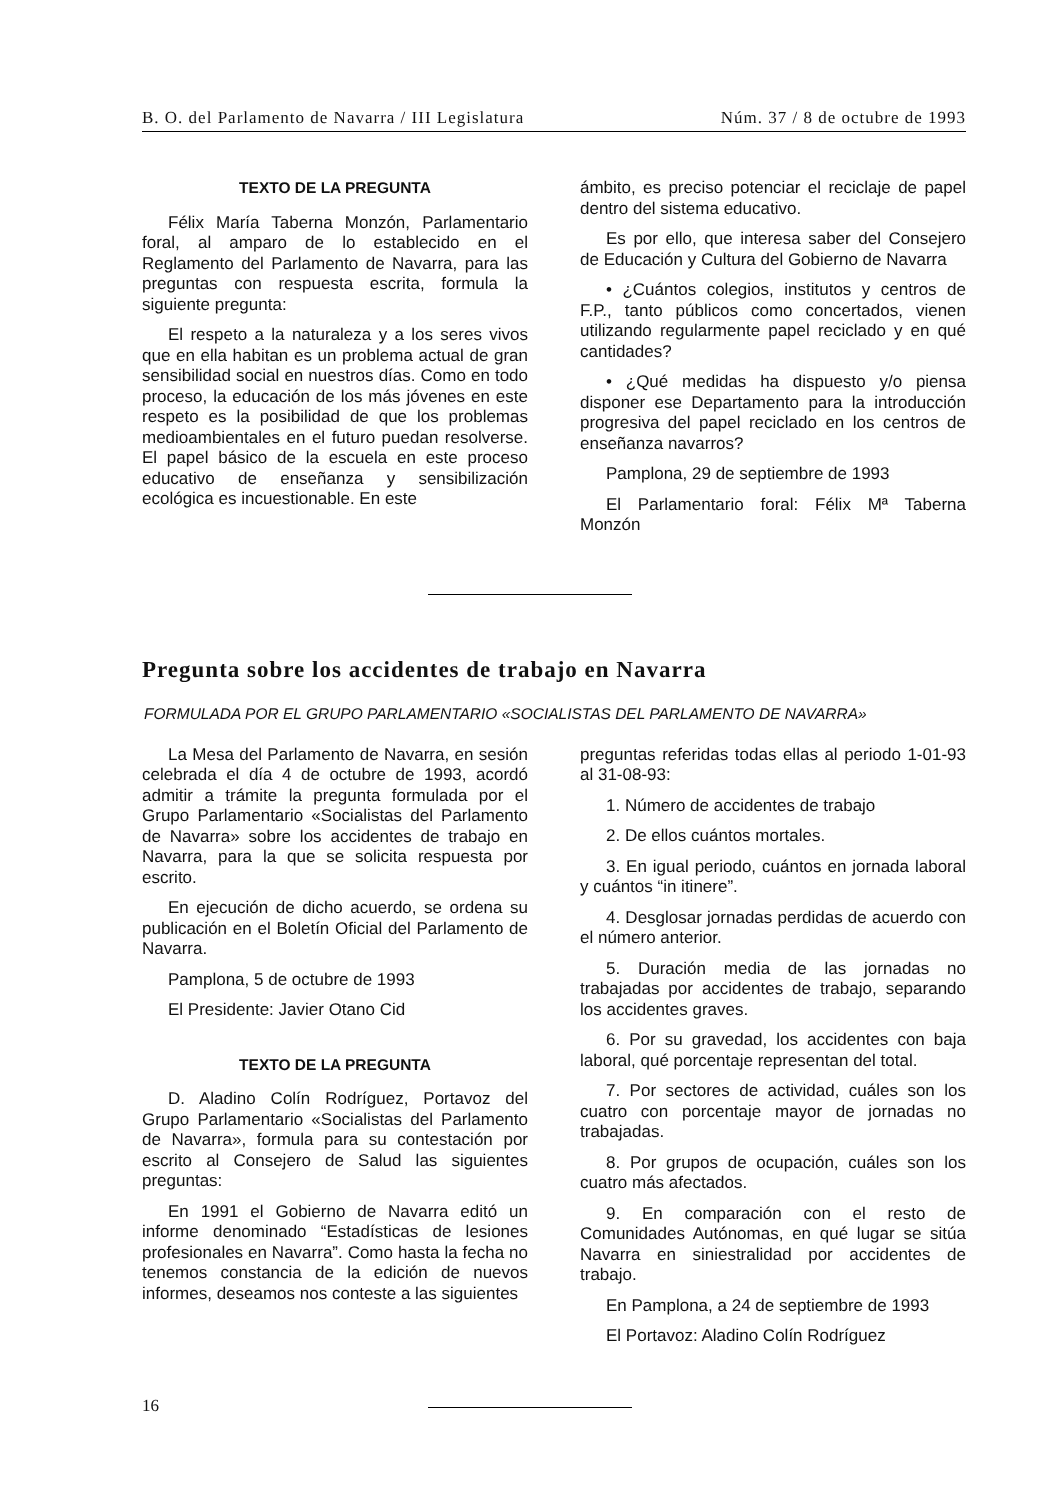B. O. del Parlamento de Navarra / III Legislatura Núm. 37 / 8 de octubre de 1993
TEXTO DE LA PREGUNTA
Félix María Taberna Monzón, Parlamentario foral, al amparo de lo establecido en el Reglamento del Parlamento de Navarra, para las preguntas con respuesta escrita, formula la siguiente pregunta:
El respeto a la naturaleza y a los seres vivos que en ella habitan es un problema actual de gran sensibilidad social en nuestros días. Como en todo proceso, la educación de los más jóvenes en este respeto es la posibilidad de que los problemas medioambientales en el futuro puedan resolverse. El papel básico de la escuela en este proceso educativo de enseñanza y sensibilización ecológica es incuestionable. En este
ámbito, es preciso potenciar el reciclaje de papel dentro del sistema educativo.
Es por ello, que interesa saber del Consejero de Educación y Cultura del Gobierno de Navarra
• ¿Cuántos colegios, institutos y centros de F.P., tanto públicos como concertados, vienen utilizando regularmente papel reciclado y en qué cantidades?
• ¿Qué medidas ha dispuesto y/o piensa disponer ese Departamento para la introducción progresiva del papel reciclado en los centros de enseñanza navarros?
Pamplona, 29 de septiembre de 1993
El Parlamentario foral: Félix Mª Taberna Monzón
Pregunta sobre los accidentes de trabajo en Navarra
FORMULADA POR EL GRUPO PARLAMENTARIO «SOCIALISTAS DEL PARLAMENTO DE NAVARRA»
La Mesa del Parlamento de Navarra, en sesión celebrada el día 4 de octubre de 1993, acordó admitir a trámite la pregunta formulada por el Grupo Parlamentario «Socialistas del Parlamento de Navarra» sobre los accidentes de trabajo en Navarra, para la que se solicita respuesta por escrito.
En ejecución de dicho acuerdo, se ordena su publicación en el Boletín Oficial del Parlamento de Navarra.
Pamplona, 5 de octubre de 1993
El Presidente: Javier Otano Cid
TEXTO DE LA PREGUNTA
D. Aladino Colín Rodríguez, Portavoz del Grupo Parlamentario «Socialistas del Parlamento de Navarra», formula para su contestación por escrito al Consejero de Salud las siguientes preguntas:
En 1991 el Gobierno de Navarra editó un informe denominado “Estadísticas de lesiones profesionales en Navarra”. Como hasta la fecha no tenemos constancia de la edición de nuevos informes, deseamos nos conteste a las siguientes
preguntas referidas todas ellas al periodo 1-01-93 al 31-08-93:
1. Número de accidentes de trabajo
2. De ellos cuántos mortales.
3. En igual periodo, cuántos en jornada laboral y cuántos “in itinere”.
4. Desglosar jornadas perdidas de acuerdo con el número anterior.
5. Duración media de las jornadas no trabajadas por accidentes de trabajo, separando los accidentes graves.
6. Por su gravedad, los accidentes con baja laboral, qué porcentaje representan del total.
7. Por sectores de actividad, cuáles son los cuatro con porcentaje mayor de jornadas no trabajadas.
8. Por grupos de ocupación, cuáles son los cuatro más afectados.
9. En comparación con el resto de Comunidades Autónomas, en qué lugar se sitúa Navarra en siniestralidad por accidentes de trabajo.
En Pamplona, a 24 de septiembre de 1993
El Portavoz: Aladino Colín Rodríguez
16